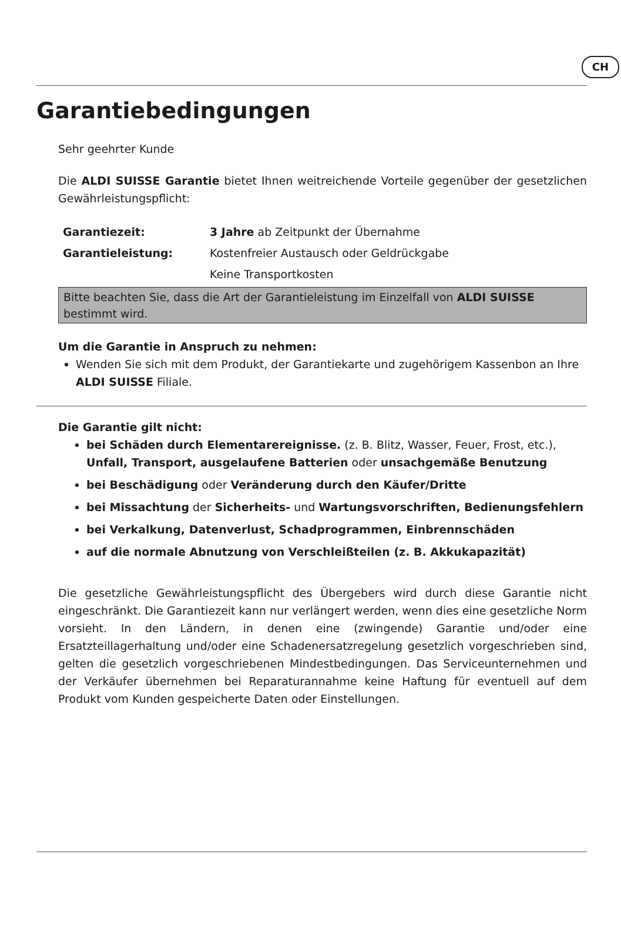CH
Garantiebedingungen
Sehr geehrter Kunde
Die ALDI SUISSE Garantie bietet Ihnen weitreichende Vorteile gegenüber der gesetzlichen Gewährleistungspflicht:
| Garantiezeit: | 3 Jahre ab Zeitpunkt der Übernahme |
| Garantieleistung: | Kostenfreier Austausch oder Geldrückgabe |
| | Keine Transportkosten |
Bitte beachten Sie, dass die Art der Garantieleistung im Einzelfall von ALDI SUISSE bestimmt wird.
Um die Garantie in Anspruch zu nehmen:
Wenden Sie sich mit dem Produkt, der Garantiekarte und zugehörigem Kassenbon an Ihre ALDI SUISSE Filiale.
Die Garantie gilt nicht:
bei Schäden durch Elementarereignisse. (z. B. Blitz, Wasser, Feuer, Frost, etc.), Unfall, Transport, ausgelaufene Batterien oder unsachgemäße Benutzung
bei Beschädigung oder Veränderung durch den Käufer/Dritte
bei Missachtung der Sicherheits- und Wartungsvorschriften, Bedienungsfehlern
bei Verkalkung, Datenverlust, Schadprogrammen, Einbrennschäden
auf die normale Abnutzung von Verschleißteilen (z. B. Akkukapazität)
Die gesetzliche Gewährleistungspflicht des Übergebers wird durch diese Garantie nicht eingeschränkt. Die Garantiezeit kann nur verlängert werden, wenn dies eine gesetzliche Norm vorsieht. In den Ländern, in denen eine (zwingende) Garantie und/oder eine Ersatzteillagerhaltung und/oder eine Schadenersatzregelung gesetzlich vorgeschrieben sind, gelten die gesetzlich vorgeschriebenen Mindestbedingungen. Das Serviceunternehmen und der Verkäufer übernehmen bei Reparaturannahme keine Haftung für eventuell auf dem Produkt vom Kunden gespeicherte Daten oder Einstellungen.